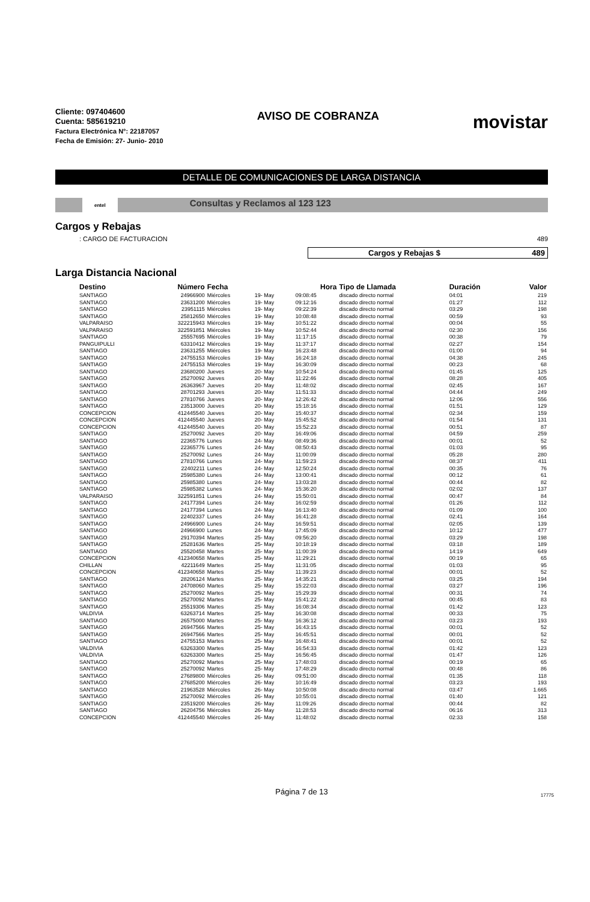Cliente: 097404600
Cuenta: 585619210
Factura Electrónica N°: 22187057
Fecha de Emisión: 27- Junio- 2010
AVISO DE COBRANZA
movistar
DETALLE DE COMUNICACIONES DE LARGA DISTANCIA
entel
Consultas y Reclamos al 123 123
Cargos y Rebajas
: CARGO DE FACTURACION 489
Cargos y Rebajas $ 489
Larga Distancia Nacional
| Destino | Número | Fecha | | Hora | Tipo de Llamada | Duración | Valor |
| --- | --- | --- | --- | --- | --- | --- | --- |
| SANTIAGO | 24966900 | Miércoles | 19- May | 09:08:45 | discado directo normal | 04:01 | 219 |
| SANTIAGO | 23631200 | Miércoles | 19- May | 09:12:16 | discado directo normal | 01:27 | 112 |
| SANTIAGO | 23951115 | Miércoles | 19- May | 09:22:39 | discado directo normal | 03:29 | 198 |
| SANTIAGO | 25812650 | Miércoles | 19- May | 10:08:48 | discado directo normal | 00:59 | 93 |
| VALPARAISO | 322215943 | Miércoles | 19- May | 10:51:22 | discado directo normal | 00:04 | 55 |
| VALPARAISO | 322591851 | Miércoles | 19- May | 10:52:44 | discado directo normal | 02:30 | 156 |
| SANTIAGO | 25557695 | Miércoles | 19- May | 11:17:15 | discado directo normal | 00:38 | 79 |
| PANGUIPULLI | 63310412 | Miércoles | 19- May | 11:37:17 | discado directo normal | 02:27 | 154 |
| SANTIAGO | 23631255 | Miércoles | 19- May | 16:23:48 | discado directo normal | 01:00 | 94 |
| SANTIAGO | 24755153 | Miércoles | 19- May | 16:24:18 | discado directo normal | 04:38 | 245 |
| SANTIAGO | 24755153 | Miércoles | 19- May | 16:30:09 | discado directo normal | 00:23 | 68 |
| SANTIAGO | 23680200 | Jueves | 20- May | 10:54:24 | discado directo normal | 01:45 | 125 |
| SANTIAGO | 25270092 | Jueves | 20- May | 11:22:46 | discado directo normal | 08:28 | 405 |
| SANTIAGO | 26363967 | Jueves | 20- May | 11:48:02 | discado directo normal | 02:45 | 167 |
| SANTIAGO | 28701293 | Jueves | 20- May | 11:51:33 | discado directo normal | 04:44 | 249 |
| SANTIAGO | 27810766 | Jueves | 20- May | 12:26:42 | discado directo normal | 12:06 | 556 |
| SANTIAGO | 23513000 | Jueves | 20- May | 15:18:16 | discado directo normal | 01:51 | 129 |
| CONCEPCION | 412445540 | Jueves | 20- May | 15:40:37 | discado directo normal | 02:34 | 159 |
| CONCEPCION | 412445540 | Jueves | 20- May | 15:45:52 | discado directo normal | 01:54 | 131 |
| CONCEPCION | 412445540 | Jueves | 20- May | 15:52:23 | discado directo normal | 00:51 | 87 |
| SANTIAGO | 25270092 | Jueves | 20- May | 16:49:06 | discado directo normal | 04:59 | 259 |
| SANTIAGO | 22365776 | Lunes | 24- May | 08:49:36 | discado directo normal | 00:01 | 52 |
| SANTIAGO | 22365776 | Lunes | 24- May | 08:50:43 | discado directo normal | 01:03 | 95 |
| SANTIAGO | 25270092 | Lunes | 24- May | 11:00:09 | discado directo normal | 05:28 | 280 |
| SANTIAGO | 27810766 | Lunes | 24- May | 11:59:23 | discado directo normal | 08:37 | 411 |
| SANTIAGO | 22402211 | Lunes | 24- May | 12:50:24 | discado directo normal | 00:35 | 76 |
| SANTIAGO | 25985380 | Lunes | 24- May | 13:00:41 | discado directo normal | 00:12 | 61 |
| SANTIAGO | 25985380 | Lunes | 24- May | 13:03:28 | discado directo normal | 00:44 | 82 |
| SANTIAGO | 25985382 | Lunes | 24- May | 15:36:20 | discado directo normal | 02:02 | 137 |
| VALPARAISO | 322591851 | Lunes | 24- May | 15:50:01 | discado directo normal | 00:47 | 84 |
| SANTIAGO | 24177394 | Lunes | 24- May | 16:02:59 | discado directo normal | 01:26 | 112 |
| SANTIAGO | 24177394 | Lunes | 24- May | 16:13:40 | discado directo normal | 01:09 | 100 |
| SANTIAGO | 22402337 | Lunes | 24- May | 16:41:28 | discado directo normal | 02:41 | 164 |
| SANTIAGO | 24966900 | Lunes | 24- May | 16:59:51 | discado directo normal | 02:05 | 139 |
| SANTIAGO | 24966900 | Lunes | 24- May | 17:45:09 | discado directo normal | 10:12 | 477 |
| SANTIAGO | 29170394 | Martes | 25- May | 09:56:20 | discado directo normal | 03:29 | 198 |
| SANTIAGO | 25281636 | Martes | 25- May | 10:18:19 | discado directo normal | 03:18 | 189 |
| SANTIAGO | 25520458 | Martes | 25- May | 11:00:39 | discado directo normal | 14:19 | 649 |
| CONCEPCION | 412340658 | Martes | 25- May | 11:29:21 | discado directo normal | 00:19 | 65 |
| CHILLAN | 42211649 | Martes | 25- May | 11:31:05 | discado directo normal | 01:03 | 95 |
| CONCEPCION | 412340658 | Martes | 25- May | 11:39:23 | discado directo normal | 00:01 | 52 |
| SANTIAGO | 28206124 | Martes | 25- May | 14:35:21 | discado directo normal | 03:25 | 194 |
| SANTIAGO | 24708060 | Martes | 25- May | 15:22:03 | discado directo normal | 03:27 | 196 |
| SANTIAGO | 25270092 | Martes | 25- May | 15:29:39 | discado directo normal | 00:31 | 74 |
| SANTIAGO | 25270092 | Martes | 25- May | 15:41:22 | discado directo normal | 00:45 | 83 |
| SANTIAGO | 25519306 | Martes | 25- May | 16:08:34 | discado directo normal | 01:42 | 123 |
| VALDIVIA | 63263714 | Martes | 25- May | 16:30:08 | discado directo normal | 00:33 | 75 |
| SANTIAGO | 26575000 | Martes | 25- May | 16:36:12 | discado directo normal | 03:23 | 193 |
| SANTIAGO | 26947566 | Martes | 25- May | 16:43:15 | discado directo normal | 00:01 | 52 |
| SANTIAGO | 26947566 | Martes | 25- May | 16:45:51 | discado directo normal | 00:01 | 52 |
| SANTIAGO | 24755153 | Martes | 25- May | 16:48:41 | discado directo normal | 00:01 | 52 |
| VALDIVIA | 63263300 | Martes | 25- May | 16:54:33 | discado directo normal | 01:42 | 123 |
| VALDIVIA | 63263300 | Martes | 25- May | 16:56:45 | discado directo normal | 01:47 | 126 |
| SANTIAGO | 25270092 | Martes | 25- May | 17:48:03 | discado directo normal | 00:19 | 65 |
| SANTIAGO | 25270092 | Martes | 25- May | 17:48:29 | discado directo normal | 00:48 | 86 |
| SANTIAGO | 27689800 | Miércoles | 26- May | 09:51:00 | discado directo normal | 01:35 | 118 |
| SANTIAGO | 27685200 | Miércoles | 26- May | 10:16:49 | discado directo normal | 03:23 | 193 |
| SANTIAGO | 21963528 | Miércoles | 26- May | 10:50:08 | discado directo normal | 03:47 | 1.665 |
| SANTIAGO | 25270092 | Miércoles | 26- May | 10:55:01 | discado directo normal | 01:40 | 121 |
| SANTIAGO | 23519200 | Miércoles | 26- May | 11:09:26 | discado directo normal | 00:44 | 82 |
| SANTIAGO | 26204756 | Miércoles | 26- May | 11:28:53 | discado directo normal | 06:16 | 313 |
| CONCEPCION | 412445540 | Miércoles | 26- May | 11:48:02 | discado directo normal | 02:33 | 158 |
Página 7 de 13
17775